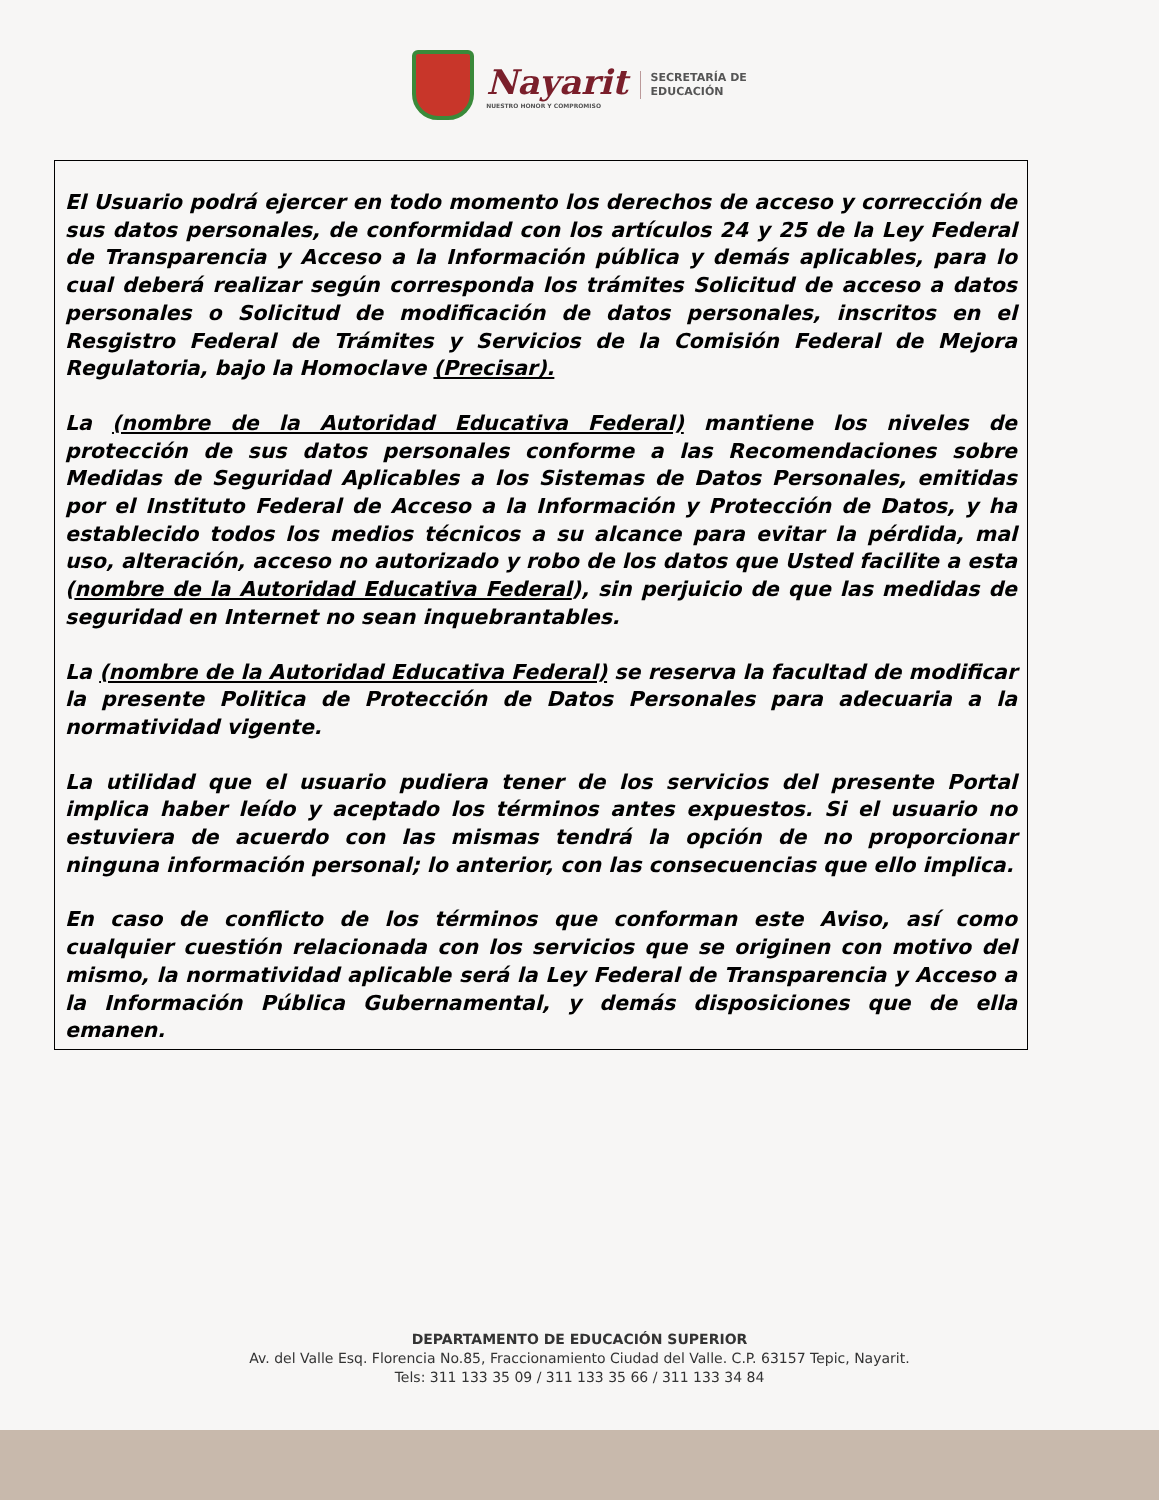Nayarit
NUESTRO HONOR Y COMPROMISO
SECRETARÍA DE
EDUCACIÓN
El Usuario podrá ejercer en todo momento los derechos de acceso y corrección de sus datos personales, de conformidad con los artículos 24 y 25 de la Ley Federal de Transparencia y Acceso a la Información pública y demás aplicables, para lo cual deberá realizar según corresponda los trámites Solicitud de acceso a datos personales o Solicitud de modificación de datos personales, inscritos en el Resgistro Federal de Trámites y Servicios de la Comisión Federal de Mejora Regulatoria, bajo la Homoclave (Precisar).
La (nombre de la Autoridad Educativa Federal) mantiene los niveles de protección de sus datos personales conforme a las Recomendaciones sobre Medidas de Seguridad Aplicables a los Sistemas de Datos Personales, emitidas por el Instituto Federal de Acceso a la Información y Protección de Datos, y ha establecido todos los medios técnicos a su alcance para evitar la pérdida, mal uso, alteración, acceso no autorizado y robo de los datos que Usted facilite a esta (nombre de la Autoridad Educativa Federal), sin perjuicio de que las medidas de seguridad en Internet no sean inquebrantables.
La (nombre de la Autoridad Educativa Federal) se reserva la facultad de modificar la presente Politica de Protección de Datos Personales para adecuaria a la normatividad vigente.
La utilidad que el usuario pudiera tener de los servicios del presente Portal implica haber leído y aceptado los términos antes expuestos. Si el usuario no estuviera de acuerdo con las mismas tendrá la opción de no proporcionar ninguna información personal; lo anterior, con las consecuencias que ello implica.
En caso de conflicto de los términos que conforman este Aviso, así como cualquier cuestión relacionada con los servicios que se originen con motivo del mismo, la normatividad aplicable será la Ley Federal de Transparencia y Acceso a la Información Pública Gubernamental, y demás disposiciones que de ella emanen.
DEPARTAMENTO DE EDUCACIÓN SUPERIOR
Av. del Valle Esq. Florencia No.85, Fraccionamiento Ciudad del Valle. C.P. 63157 Tepic, Nayarit.
Tels: 311 133 35 09 / 311 133 35 66 / 311 133 34 84